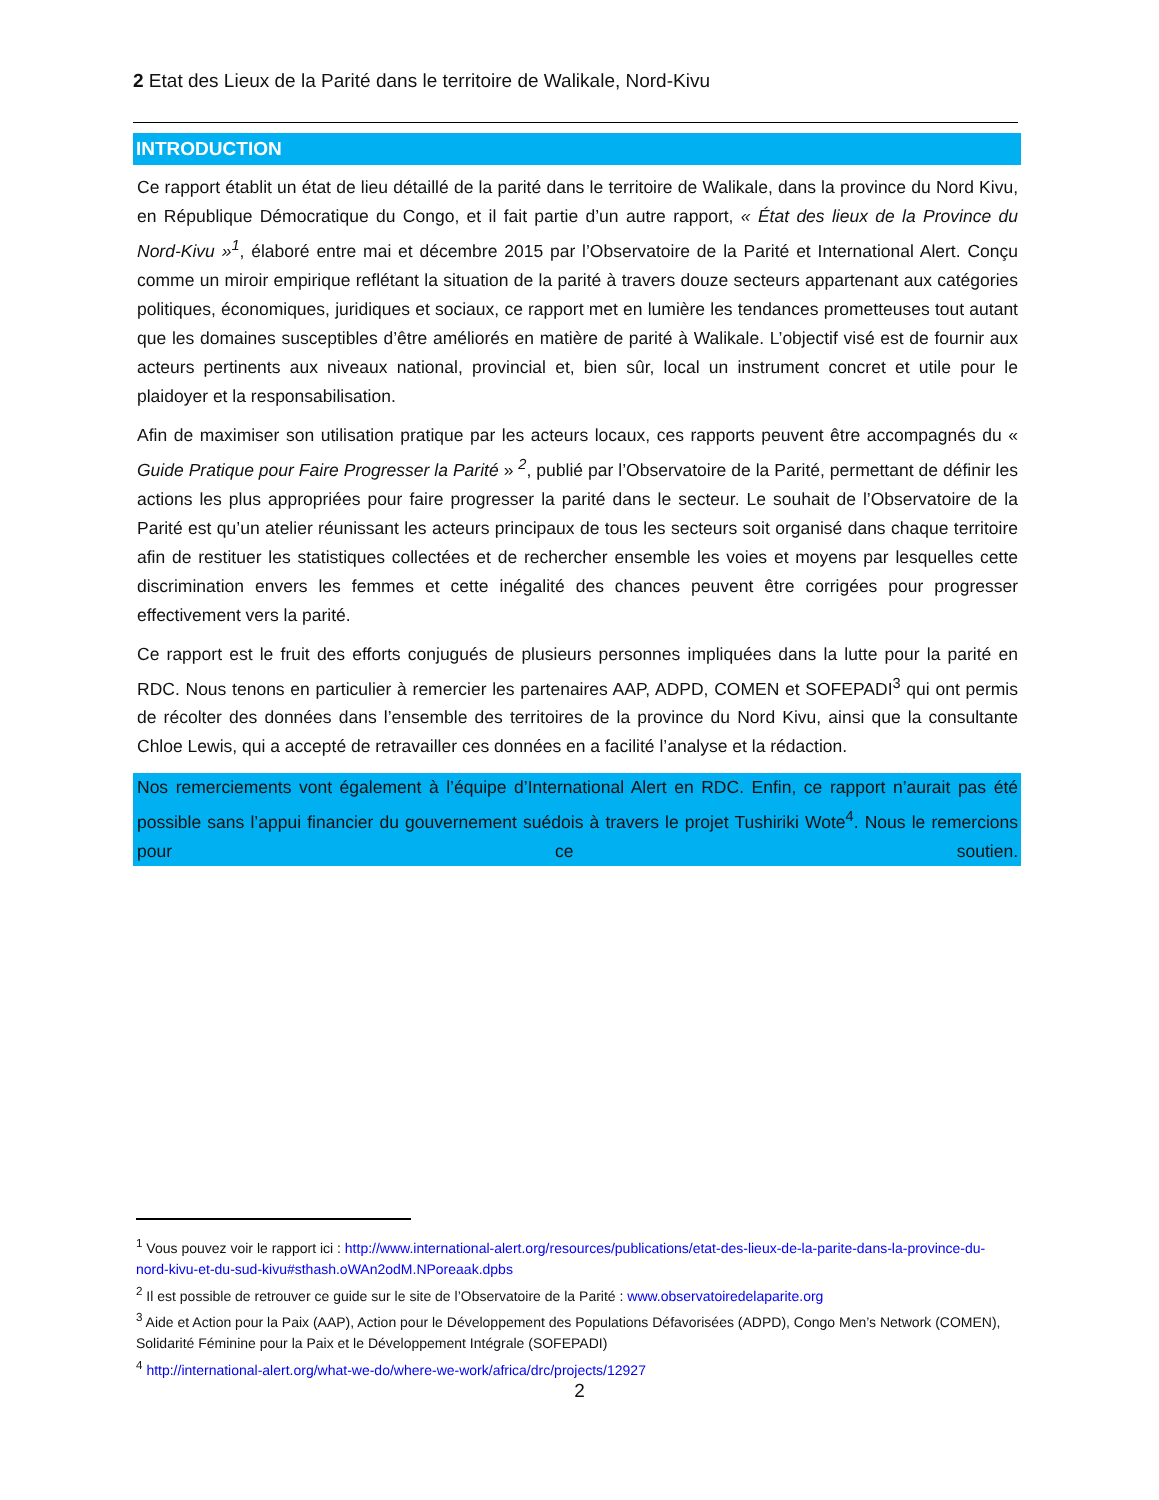2 Etat des Lieux de la Parité dans le territoire de Walikale, Nord-Kivu
INTRODUCTION
Ce rapport établit un état de lieu détaillé de la parité dans le territoire de Walikale, dans la province du Nord Kivu, en République Démocratique du Congo, et il fait partie d’un autre rapport, « État des lieux de la Province du Nord-Kivu »<sup>1</sup>, élaboré entre mai et décembre 2015 par l’Observatoire de la Parité et International Alert. Conçu comme un miroir empirique reflétant la situation de la parité à travers douze secteurs appartenant aux catégories politiques, économiques, juridiques et sociaux, ce rapport met en lumière les tendances prometteuses tout autant que les domaines susceptibles d’être améliorés en matière de parité à Walikale. L’objectif visé est de fournir aux acteurs pertinents aux niveaux national, provincial et, bien sûr, local un instrument concret et utile pour le plaidoyer et la responsabilisation.
Afin de maximiser son utilisation pratique par les acteurs locaux, ces rapports peuvent être accompagnés du « Guide Pratique pour Faire Progresser la Parité » <sup>2</sup>, publié par l’Observatoire de la Parité, permettant de définir les actions les plus appropriées pour faire progresser la parité dans le secteur. Le souhait de l’Observatoire de la Parité est qu’un atelier réunissant les acteurs principaux de tous les secteurs soit organisé dans chaque territoire afin de restituer les statistiques collectées et de rechercher ensemble les voies et moyens par lesquelles cette discrimination envers les femmes et cette inégalité des chances peuvent être corrigées pour progresser effectivement vers la parité.
Ce rapport est le fruit des efforts conjugués de plusieurs personnes impliquées dans la lutte pour la parité en RDC. Nous tenons en particulier à remercier les partenaires AAP, ADPD, COMEN et SOFEPADI<sup>3</sup> qui ont permis de récolter des données dans l’ensemble des territoires de la province du Nord Kivu, ainsi que la consultante Chloe Lewis, qui a accepté de retravailler ces données en a facilité l’analyse et la rédaction.
Nos remerciements vont également à l’équipe d’International Alert en RDC. Enfin, ce rapport n’aurait pas été possible sans l’appui financier du gouvernement suédois à travers le projet Tushiriki Wote<sup>4</sup>. Nous le remercions pour ce soutien.
<sup>1</sup> Vous pouvez voir le rapport ici : http://www.international-alert.org/resources/publications/etat-des-lieux-de-la-parite-dans-la-province-du-nord-kivu-et-du-sud-kivu#sthash.oWAn2odM.NPoreaak.dpbs
<sup>2</sup> Il est possible de retrouver ce guide sur le site de l’Observatoire de la Parité : www.observatoiredelaparite.org
<sup>3</sup> Aide et Action pour la Paix (AAP), Action pour le Développement des Populations Défavorisées (ADPD), Congo Men’s Network (COMEN), Solidarité Féminine pour la Paix et le Développement Intégrale (SOFEPADI)
<sup>4</sup> http://international-alert.org/what-we-do/where-we-work/africa/drc/projects/12927
2